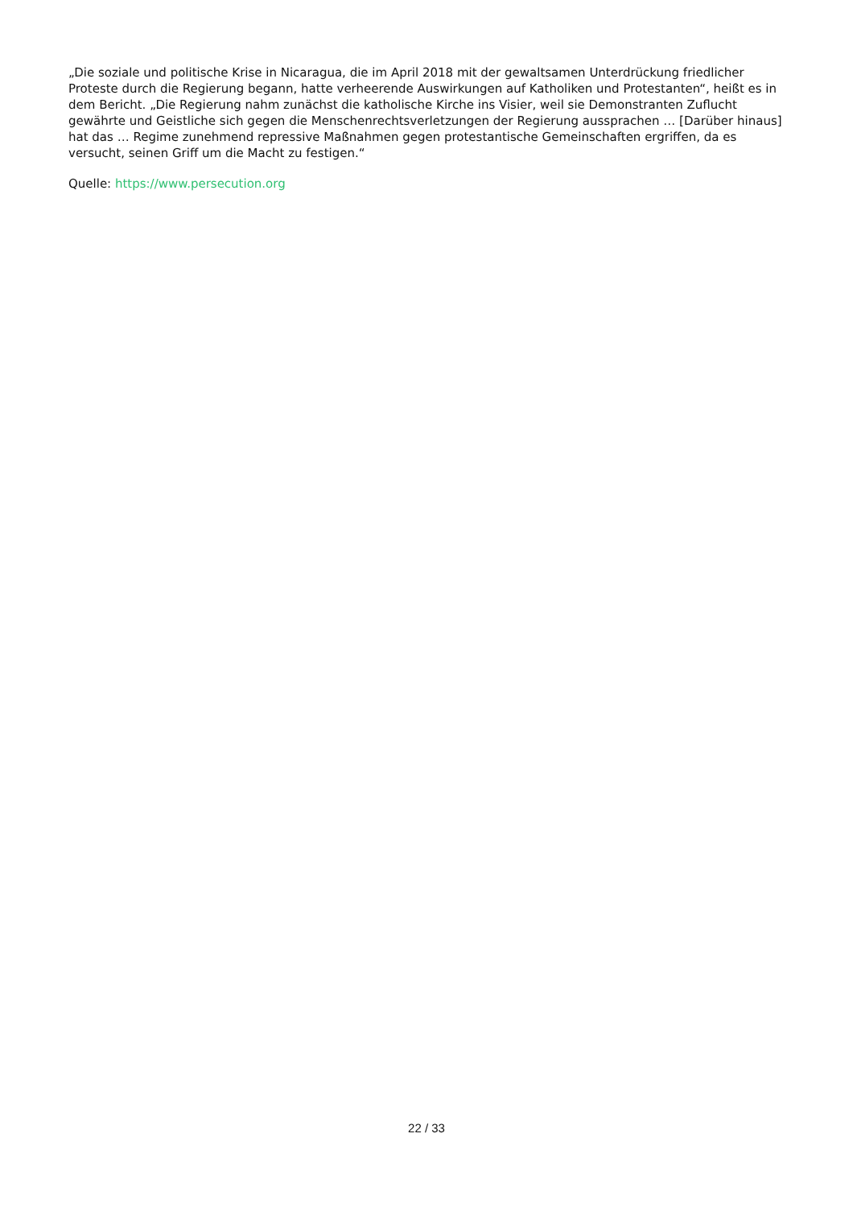„Die soziale und politische Krise in Nicaragua, die im April 2018 mit der gewaltsamen Unterdrückung friedlicher Proteste durch die Regierung begann, hatte verheerende Auswirkungen auf Katholiken und Protestanten“, heißt es in dem Bericht. „Die Regierung nahm zunächst die katholische Kirche ins Visier, weil sie Demonstranten Zuflucht gewährte und Geistliche sich gegen die Menschenrechtsverletzungen der Regierung aussprachen … [Darüber hinaus] hat das … Regime zunehmend repressive Maßnahmen gegen protestantische Gemeinschaften ergriffen, da es versucht, seinen Griff um die Macht zu festigen.“
Quelle: https://www.persecution.org
22 / 33